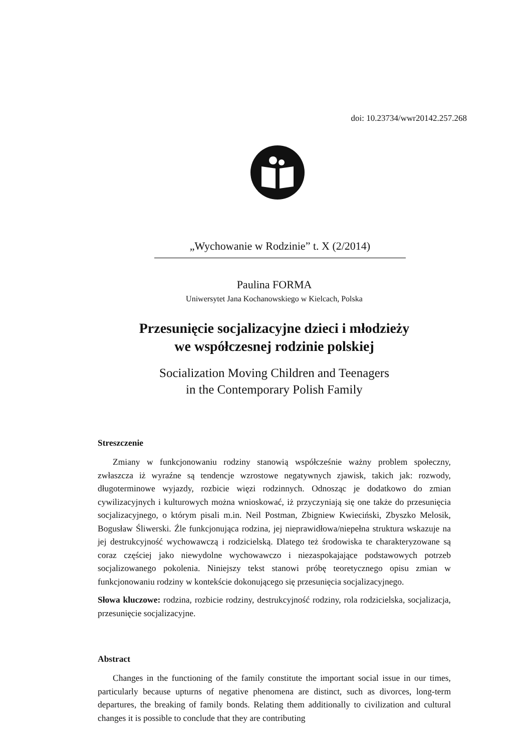doi: 10.23734/wwr20142.257.268
„Wychowanie w Rodzinie” t. X (2/2014)
Paulina FORMA
Uniwersytet Jana Kochanowskiego w Kielcach, Polska
Przesunięcie socjalizacyjne dzieci i młodzieży
we współczesnej rodzinie polskiej
Socialization Moving Children and Teenagers
in the Contemporary Polish Family
Streszczenie
Zmiany w funkcjonowaniu rodziny stanowią współcześnie ważny problem społeczny, zwłaszcza iż wyraźne są tendencje wzrostowe negatywnych zjawisk, takich jak: rozwody, długoterminowe wyjazdy, rozbicie więzi rodzinnych. Odnosząc je dodatkowo do zmian cywilizacyjnych i kulturowych można wnioskować, iż przyczyniają się one także do przesunięcia socjalizacyjnego, o którym pisali m.in. Neil Postman, Zbigniew Kwieciński, Zbyszko Melosik, Bogusław Śliwerski. Źle funkcjonująca rodzina, jej nieprawidłowa/niepełna struktura wskazuje na jej destrukcyjność wychowawczą i rodzicielską. Dlatego też środowiska te charakteryzowane są coraz częściej jako niewydolne wychowawczo i niezaspokajające podstawowych potrzeb socjalizowanego pokolenia. Niniejszy tekst stanowi próbę teoretycznego opisu zmian w funkcjonowaniu rodziny w kontekście dokonującego się przesunięcia socjalizacyjnego.
Słowa kluczowe: rodzina, rozbicie rodziny, destrukcyjność rodziny, rola rodzicielska, socjalizacja, przesunięcie socjalizacyjne.
Abstract
Changes in the functioning of the family constitute the important social issue in our times, particularly because upturns of negative phenomena are distinct, such as divorces, long-term departures, the breaking of family bonds. Relating them additionally to civilization and cultural changes it is possible to conclude that they are contributing